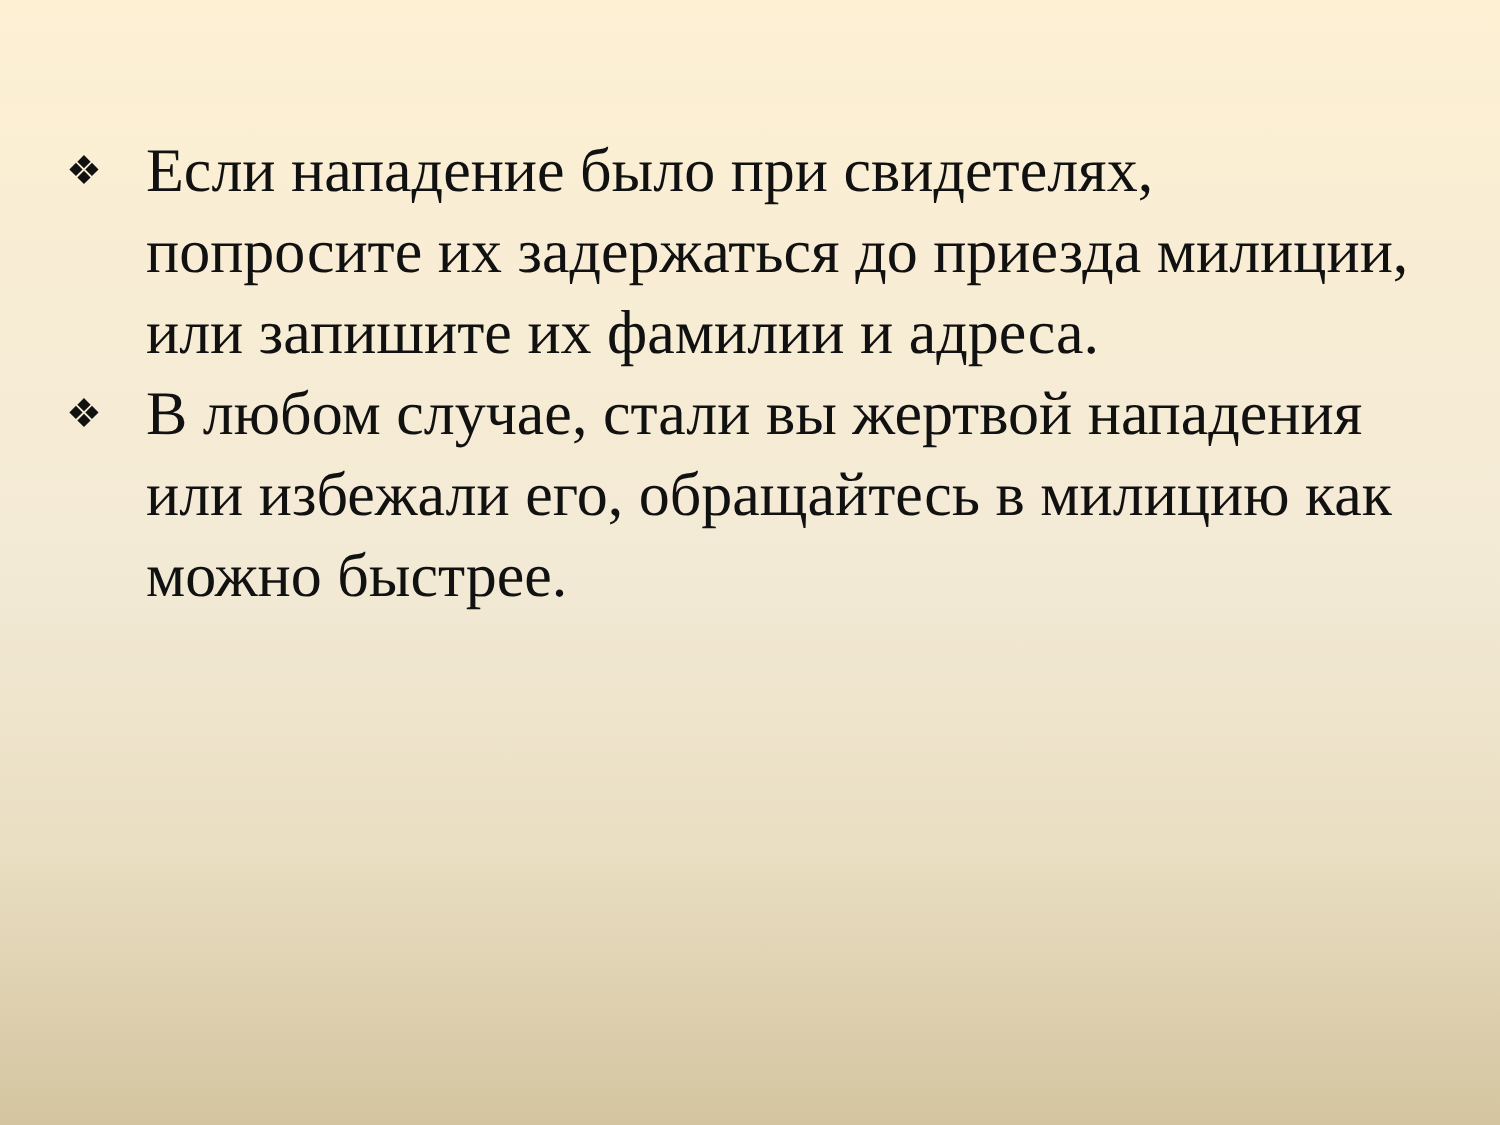❖ Если нападение было при свидетелях, попросите их задержаться до приезда милиции, или запишите их фамилии и адреса.
❖ В любом случае, стали вы жертвой нападения или избежали его, обращайтесь в милицию как можно быстрее.